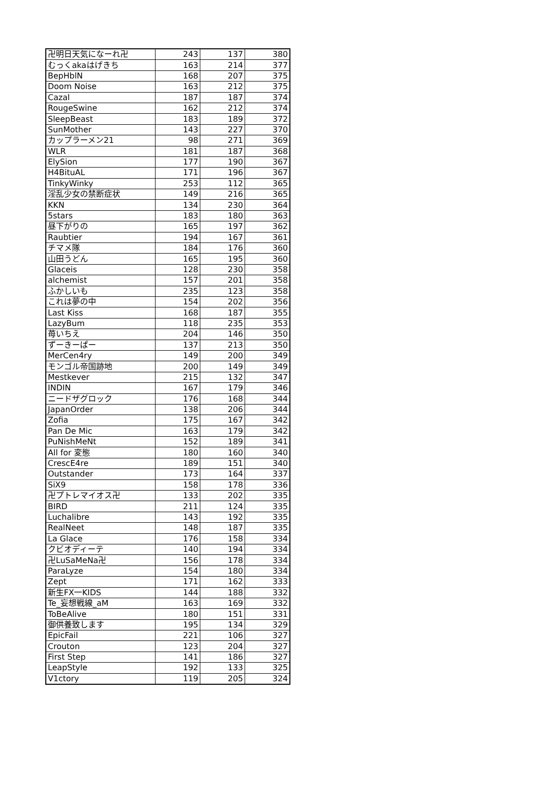| 卍明日天気になーれ卍 | 243 | 137 | 380 |
| むっくakaはげきち | 163 | 214 | 377 |
| BepHblN | 168 | 207 | 375 |
| Doom Noise | 163 | 212 | 375 |
| Cazal | 187 | 187 | 374 |
| RougeSwine | 162 | 212 | 374 |
| SleepBeast | 183 | 189 | 372 |
| SunMother | 143 | 227 | 370 |
| カップラーメン21 | 98 | 271 | 369 |
| WLR | 181 | 187 | 368 |
| ElySion | 177 | 190 | 367 |
| H4BituAL | 171 | 196 | 367 |
| TinkyWinky | 253 | 112 | 365 |
| 淫乱少女の禁断症状 | 149 | 216 | 365 |
| KKN | 134 | 230 | 364 |
| 5stars | 183 | 180 | 363 |
| 昼下がりの | 165 | 197 | 362 |
| Raubtier | 194 | 167 | 361 |
| チマメ隊 | 184 | 176 | 360 |
| 山田うどん | 165 | 195 | 360 |
| Glaceis | 128 | 230 | 358 |
| alchemist | 157 | 201 | 358 |
| ふかしいも | 235 | 123 | 358 |
| これは夢の中 | 154 | 202 | 356 |
| Last Kiss | 168 | 187 | 355 |
| LazyBum | 118 | 235 | 353 |
| 苺いちえ | 204 | 146 | 350 |
| ずーきーぱー | 137 | 213 | 350 |
| MerCen4ry | 149 | 200 | 349 |
| モンゴル帝国跡地 | 200 | 149 | 349 |
| Mestkever | 215 | 132 | 347 |
| INDIN | 167 | 179 | 346 |
| ニードザグロック | 176 | 168 | 344 |
| JapanOrder | 138 | 206 | 344 |
| Zofia | 175 | 167 | 342 |
| Pan De Mic | 163 | 179 | 342 |
| PuNishMeNt | 152 | 189 | 341 |
| All for 変態 | 180 | 160 | 340 |
| CrescE4re | 189 | 151 | 340 |
| Outstander | 173 | 164 | 337 |
| SiX9 | 158 | 178 | 336 |
| 卍プトレマイオス卍 | 133 | 202 | 335 |
| BIRD | 211 | 124 | 335 |
| Luchalibre | 143 | 192 | 335 |
| RealNeet | 148 | 187 | 335 |
| La Glace | 176 | 158 | 334 |
| クビオディーテ | 140 | 194 | 334 |
| 卍LuSaMeNa卍 | 156 | 178 | 334 |
| ParaLyze | 154 | 180 | 334 |
| Zept | 171 | 162 | 333 |
| 新生FX一KIDS | 144 | 188 | 332 |
| Te_妄想戦線_aM | 163 | 169 | 332 |
| ToBeAlive | 180 | 151 | 331 |
| 御供養致します | 195 | 134 | 329 |
| EpicFail | 221 | 106 | 327 |
| Crouton | 123 | 204 | 327 |
| First Step | 141 | 186 | 327 |
| LeapStyle | 192 | 133 | 325 |
| V1ctory | 119 | 205 | 324 |